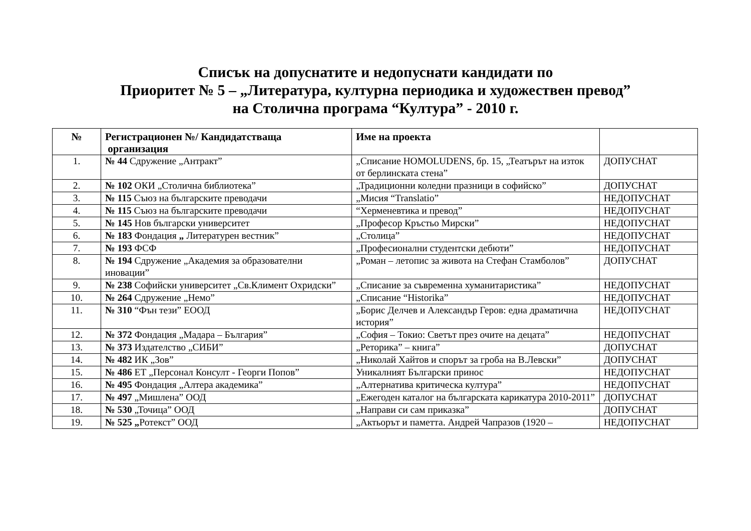Списък на допуснатите и недопуснати кандидати по
Приоритет № 5 – „Литература, културна периодика и художествен превод”
на Столична програма “Култура” - 2010 г.
| № | Регистрационен №/ Кандидатстваща организация | Име на проекта | |
| --- | --- | --- | --- |
| 1. | № 44 Сдружение „Антракт” | „Списание HOMOLUDENS, бр. 15, „Театърът на изток от берлинската стена” | ДОПУСНАТ |
| 2. | № 102 ОКИ „Столична библиотека” | „Традиционни коледни празници в софийско” | ДОПУСНАТ |
| 3. | № 115 Съюз на българските преводачи | „Мисия “Translatio” | НЕДОПУСНАТ |
| 4. | № 115 Съюз на българските преводачи | “Херменевтика и превод” | НЕДОПУСНАТ |
| 5. | № 145 Нов български университет | „Професор Кръстьо Мирски” | НЕДОПУСНАТ |
| 6. | № 183 Фондация „ Литературен вестник” | „Столица” | НЕДОПУСНАТ |
| 7. | № 193 ФСФ | „Професионални студентски дебюти” | НЕДОПУСНАТ |
| 8. | № 194 Сдружение „Академия за образователни иновации” | „Роман – летопис за живота на Стефан Стамболов” | ДОПУСНАТ |
| 9. | № 238 Софийски университет „Св.Климент Охридски” | „Списание за съвременна хуманитаристика” | НЕДОПУСНАТ |
| 10. | № 264 Сдружение „Немо” | „Списание “Historika” | НЕДОПУСНАТ |
| 11. | № 310 “Фън тези” ЕООД | „Борис Делчев и Александър Геров: една драматична история” | НЕДОПУСНАТ |
| 12. | № 372 Фондация „Мадара – България” | „София – Токио: Светът през очите на децата” | НЕДОПУСНАТ |
| 13. | № 373 Издателство „СИБИ” | „Реторика” – книга” | ДОПУСНАТ |
| 14. | № 482 ИК „Зов” | „Николай Хайтов и спорът за гроба на В.Левски” | ДОПУСНАТ |
| 15. | № 486 ЕТ „Персонал Консулт - Георги Попов” | Уникалният Български принос | НЕДОПУСНАТ |
| 16. | № 495 Фондация „Алтера академика” | „Алтернатива критическа култура” | НЕДОПУСНАТ |
| 17. | № 497 „Мишлена” ООД | „Ежегоден каталог на българската карикатура 2010-2011” | ДОПУСНАТ |
| 18. | № 530 „Точица” ООД | „Направи си сам приказка” | ДОПУСНАТ |
| 19. | № 525 „ Ротекст” ООД | „Актьорът и паметта. Андрей Чапразов (1920 – | НЕДОПУСНАТ |